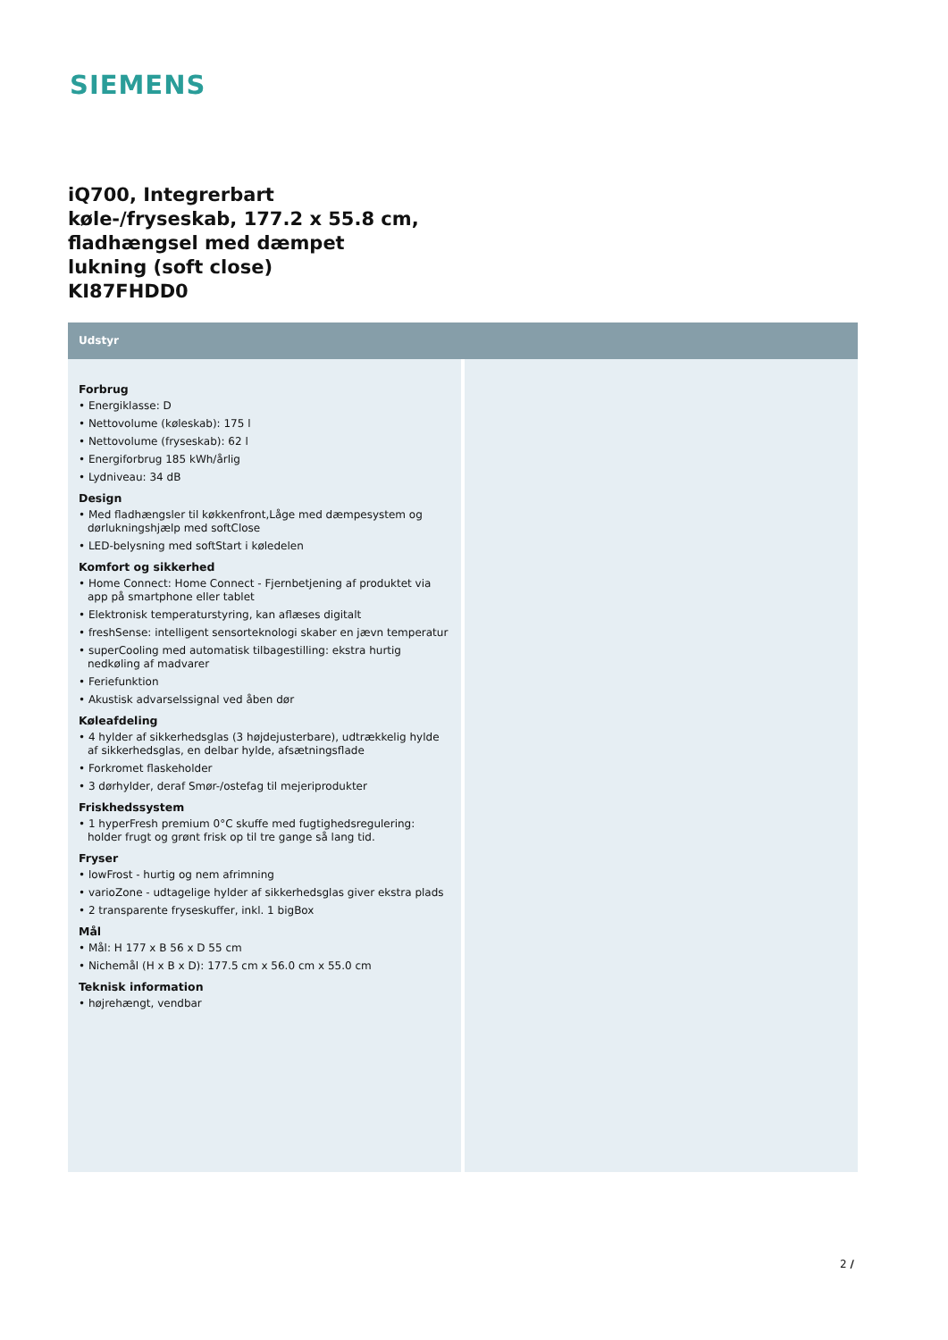SIEMENS
iQ700, Integrerbart
køle-/fryseskab, 177.2 x 55.8 cm,
fladhængsel med dæmpet
lukning (soft close)
KI87FHDD0
Udstyr
Forbrug
• Energiklasse: D
• Nettovolume (køleskab): 175 l
• Nettovolume (fryseskab): 62 l
• Energiforbrug 185 kWh/årlig
• Lydniveau: 34 dB
Design
• Med fladhængsler til køkkenfront,Låge med dæmpesystem og dørlukningshjælp med softClose
• LED-belysning med softStart i køledelen
Komfort og sikkerhed
• Home Connect: Home Connect - Fjernbetjening af produktet via app på smartphone eller tablet
• Elektronisk temperaturstyring, kan aflæses digitalt
• freshSense: intelligent sensorteknologi skaber en jævn temperatur
• superCooling med automatisk tilbagestilling: ekstra hurtig nedkøling af madvarer
• Feriefunktion
• Akustisk advarselssignal ved åben dør
Køleafdeling
• 4 hylder af sikkerhedsglas (3 højdejusterbare), udtrækkelig hylde af sikkerhedsglas, en delbar hylde, afsætningsflade
• Forkromet flaskeholder
• 3 dørhylder, deraf Smør-/ostefag til mejeriprodukter
Friskhedssystem
• 1 hyperFresh premium 0°C skuffe med fugtighedsregulering: holder frugt og grønt frisk op til tre gange så lang tid.
Fryser
• lowFrost - hurtig og nem afrimning
• varioZone - udtagelige hylder af sikkerhedsglas giver ekstra plads
• 2 transparente fryseskuffer, inkl. 1 bigBox
Mål
• Mål: H 177 x B 56 x D 55 cm
• Nichemål (H x B x D): 177.5 cm x 56.0 cm x 55.0 cm
Teknisk information
• højrehængt, vendbar
2 /